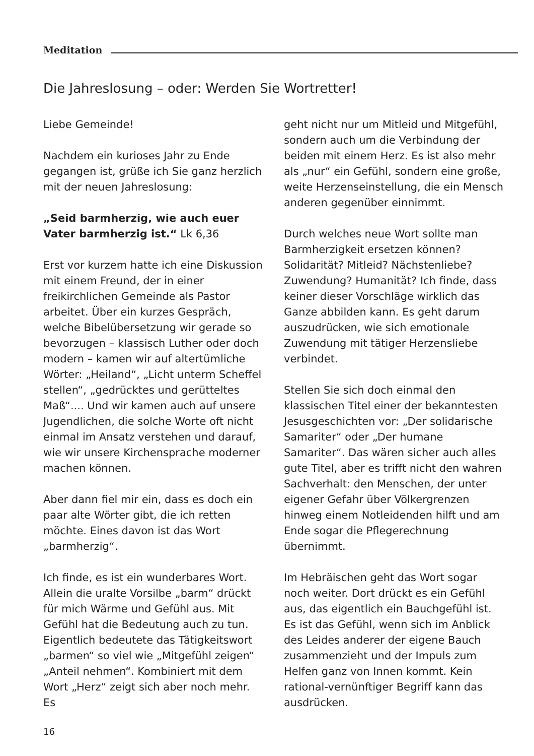Meditation
Die Jahreslosung – oder: Werden Sie Wortretter!
Liebe Gemeinde!
Nachdem ein kurioses Jahr zu Ende gegangen ist, grüße ich Sie ganz herzlich mit der neuen Jahreslosung:
„Seid barmherzig, wie auch euer Vater barmherzig ist.“ Lk 6,36
Erst vor kurzem hatte ich eine Diskussion mit einem Freund, der in einer freikirchlichen Gemeinde als Pastor arbeitet. Über ein kurzes Gespräch, welche Bibelübersetzung wir gerade so bevorzugen – klassisch Luther oder doch modern – kamen wir auf altertümliche Wörter: „Heiland“, „Licht unterm Scheffel stellen“, „gedrücktes und gerütteltes Maß“.... Und wir kamen auch auf unsere Jugendlichen, die solche Worte oft nicht einmal im Ansatz verstehen und darauf, wie wir unsere Kirchensprache moderner machen können.
Aber dann fiel mir ein, dass es doch ein paar alte Wörter gibt, die ich retten möchte. Eines davon ist das Wort „barmherzig“.
Ich finde, es ist ein wunderbares Wort. Allein die uralte Vorsilbe „barm“ drückt für mich Wärme und Gefühl aus. Mit Gefühl hat die Bedeutung auch zu tun. Eigentlich bedeutete das Tätigkeitswort „barmen“ so viel wie „Mitgefühl zeigen“ „Anteil nehmen“. Kombiniert mit dem Wort „Herz“ zeigt sich aber noch mehr. Es
geht nicht nur um Mitleid und Mitgefühl, sondern auch um die Verbindung der beiden mit einem Herz. Es ist also mehr als „nur“ ein Gefühl, sondern eine große, weite Herzenseinstellung, die ein Mensch anderen gegenüber einnimmt.
Durch welches neue Wort sollte man Barmherzigkeit ersetzen können? Solidarität? Mitleid? Nächstenliebe? Zuwendung? Humanität? Ich finde, dass keiner dieser Vorschläge wirklich das Ganze abbilden kann. Es geht darum auszudrücken, wie sich emotionale Zuwendung mit tätiger Herzensliebe verbindet.
Stellen Sie sich doch einmal den klassischen Titel einer der bekanntesten Jesusgeschichten vor: „Der solidarische Samariter“ oder „Der humane Samariter“. Das wären sicher auch alles gute Titel, aber es trifft nicht den wahren Sachverhalt: den Menschen, der unter eigener Gefahr über Völkergrenzen hinweg einem Notleidenden hilft und am Ende sogar die Pflegerechnung übernimmt.
Im Hebräischen geht das Wort sogar noch weiter. Dort drückt es ein Gefühl aus, das eigentlich ein Bauchgefühl ist. Es ist das Gefühl, wenn sich im Anblick des Leides anderer der eigene Bauch zusammenzieht und der Impuls zum Helfen ganz von Innen kommt. Kein rational-vernünftiger Begriff kann das ausdrücken.
16